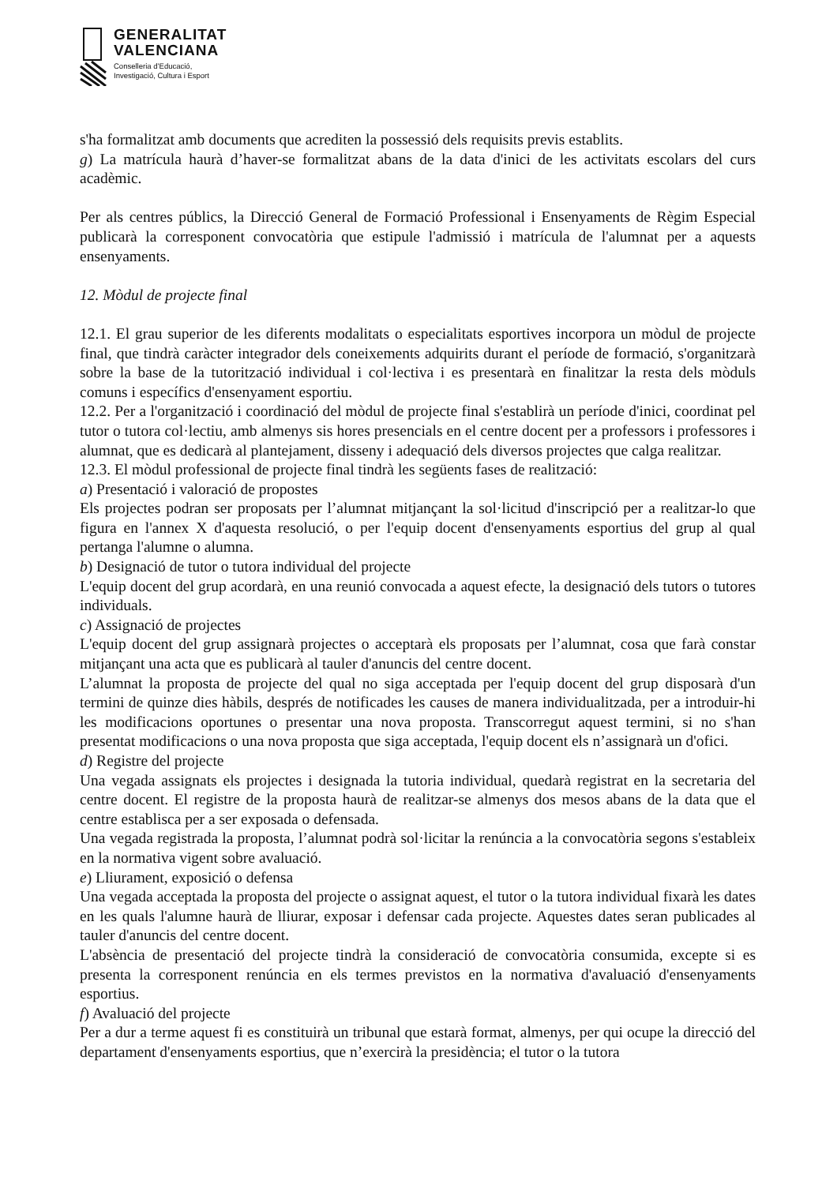GENERALITAT
VALENCIANA
Conselleria d’Educació,
Investigació, Cultura i Esport
s'ha formalitzat amb documents que acrediten la possessió dels requisits previs establits.
g) La matrícula haurà d’haver-se formalitzat abans de la data d'inici de les activitats escolars del curs acadèmic.
Per als centres públics, la Direcció General de Formació Professional i Ensenyaments de Règim Especial publicarà la corresponent convocatòria que estipule l'admissió i matrícula de l'alumnat per a aquests ensenyaments.
12. Mòdul de projecte final
12.1. El grau superior de les diferents modalitats o especialitats esportives incorpora un mòdul de projecte final, que tindrà caràcter integrador dels coneixements adquirits durant el període de formació, s'organitzarà sobre la base de la tutorització individual i col·lectiva i es presentarà en finalitzar la resta dels mòduls comuns i específics d'ensenyament esportiu.
12.2. Per a l'organització i coordinació del mòdul de projecte final s'establirà un període d'inici, coordinat pel tutor o tutora col·lectiu, amb almenys sis hores presencials en el centre docent per a professors i professores i alumnat, que es dedicarà al plantejament, disseny i adequació dels diversos projectes que calga realitzar.
12.3. El mòdul professional de projecte final tindrà les següents fases de realització:
a) Presentació i valoració de propostes
Els projectes podran ser proposats per l’alumnat mitjançant la sol·licitud d'inscripció per a realitzar-lo que figura en l'annex X d'aquesta resolució, o per l'equip docent d'ensenyaments esportius del grup al qual pertanga l'alumne o alumna.
b) Designació de tutor o tutora individual del projecte
L'equip docent del grup acordarà, en una reunió convocada a aquest efecte, la designació dels tutors o tutores individuals.
c) Assignació de projectes
L'equip docent del grup assignarà projectes o acceptarà els proposats per l’alumnat, cosa que farà constar mitjançant una acta que es publicarà al tauler d'anuncis del centre docent.
L’alumnat la proposta de projecte del qual no siga acceptada per l'equip docent del grup disposarà d'un termini de quinze dies hàbils, després de notificades les causes de manera individualitzada, per a introduir-hi les modificacions oportunes o presentar una nova proposta. Transcorregut aquest termini, si no s'han presentat modificacions o una nova proposta que siga acceptada, l'equip docent els n’assignarà un d'ofici.
d) Registre del projecte
Una vegada assignats els projectes i designada la tutoria individual, quedarà registrat en la secretaria del centre docent. El registre de la proposta haurà de realitzar-se almenys dos mesos abans de la data que el centre establisca per a ser exposada o defensada.
Una vegada registrada la proposta, l’alumnat podrà sol·licitar la renúncia a la convocatòria segons s'estableix en la normativa vigent sobre avaluació.
e) Lliurament, exposició o defensa
Una vegada acceptada la proposta del projecte o assignat aquest, el tutor o la tutora individual fixarà les dates en les quals l'alumne haurà de lliurar, exposar i defensar cada projecte. Aquestes dates seran publicades al tauler d'anuncis del centre docent.
L'absència de presentació del projecte tindrà la consideració de convocatòria consumida, excepte si es presenta la corresponent renúncia en els termes previstos en la normativa d'avaluació d'ensenyaments esportius.
f) Avaluació del projecte
Per a dur a terme aquest fi es constituirà un tribunal que estarà format, almenys, per qui ocupe la direcció del departament d'ensenyaments esportius, que n’exercirà la presidència; el tutor o la tutora